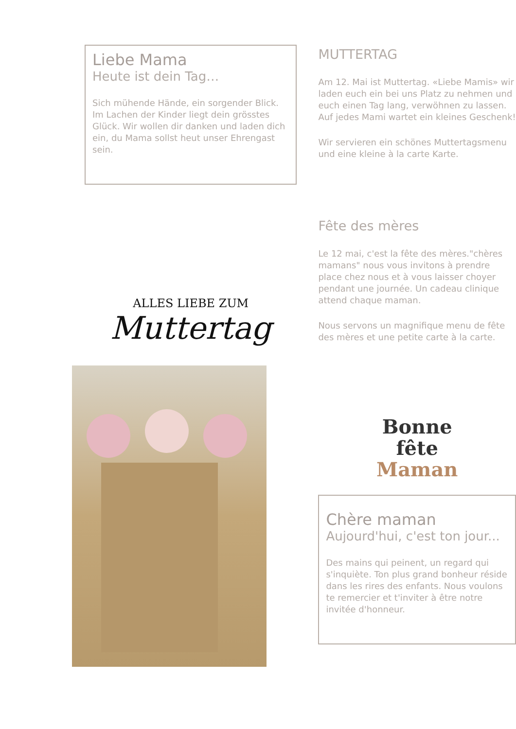Liebe Mama
Heute ist dein Tag…
Sich mühende Hände, ein sorgender Blick. Im Lachen der Kinder liegt dein grösstes Glück. Wir wollen dir danken und laden dich ein, du Mama sollst heut unser Ehrengast sein.
ALLES LIEBE ZUM
Muttertag
MUTTERTAG
Am 12. Mai ist Muttertag. «Liebe Mamis» wir laden euch ein bei uns Platz zu nehmen und euch einen Tag lang, verwöhnen zu lassen. Auf jedes Mami wartet ein kleines Geschenk!
Wir servieren ein schönes Muttertagsmenu und eine kleine à la carte Karte.
Fête des mères
Le 12 mai, c'est la fête des mères."chères mamans" nous vous invitons à prendre place chez nous et à vous laisser choyer pendant une journée. Un cadeau clinique attend chaque maman.
Nous servons un magnifique menu de fête des mères et une petite carte à la carte.
Bonne
fête
Maman
Chère maman
Aujourd'hui, c'est ton jour...
Des mains qui peinent, un regard qui s'inquiète. Ton plus grand bonheur réside dans les rires des enfants. Nous voulons te remercier et t'inviter à être notre invitée d'honneur.